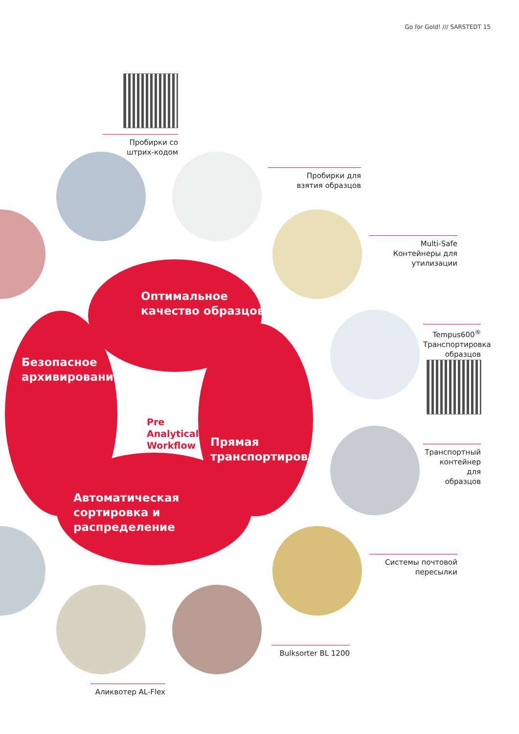Go for Gold! /// SARSTEDT 15
Оптимальное
качество образцов
Безопасное
архивирование
Прямая
транспортировка
Автоматическая
сортировка и
распределение
Pre
Analytical
Workflow
Пробирки со
штрих-кодом
Пробирки для
взятия образцов
Multi-Safe
Контейнеры для
утилизации
Tempus600<sup>®</sup>
Транспортировка
образцов
Транспортный
контейнер для
образцов
Системы почтовой
пересылки
Bulksorter BL 1200
Аликвотер AL-Flex